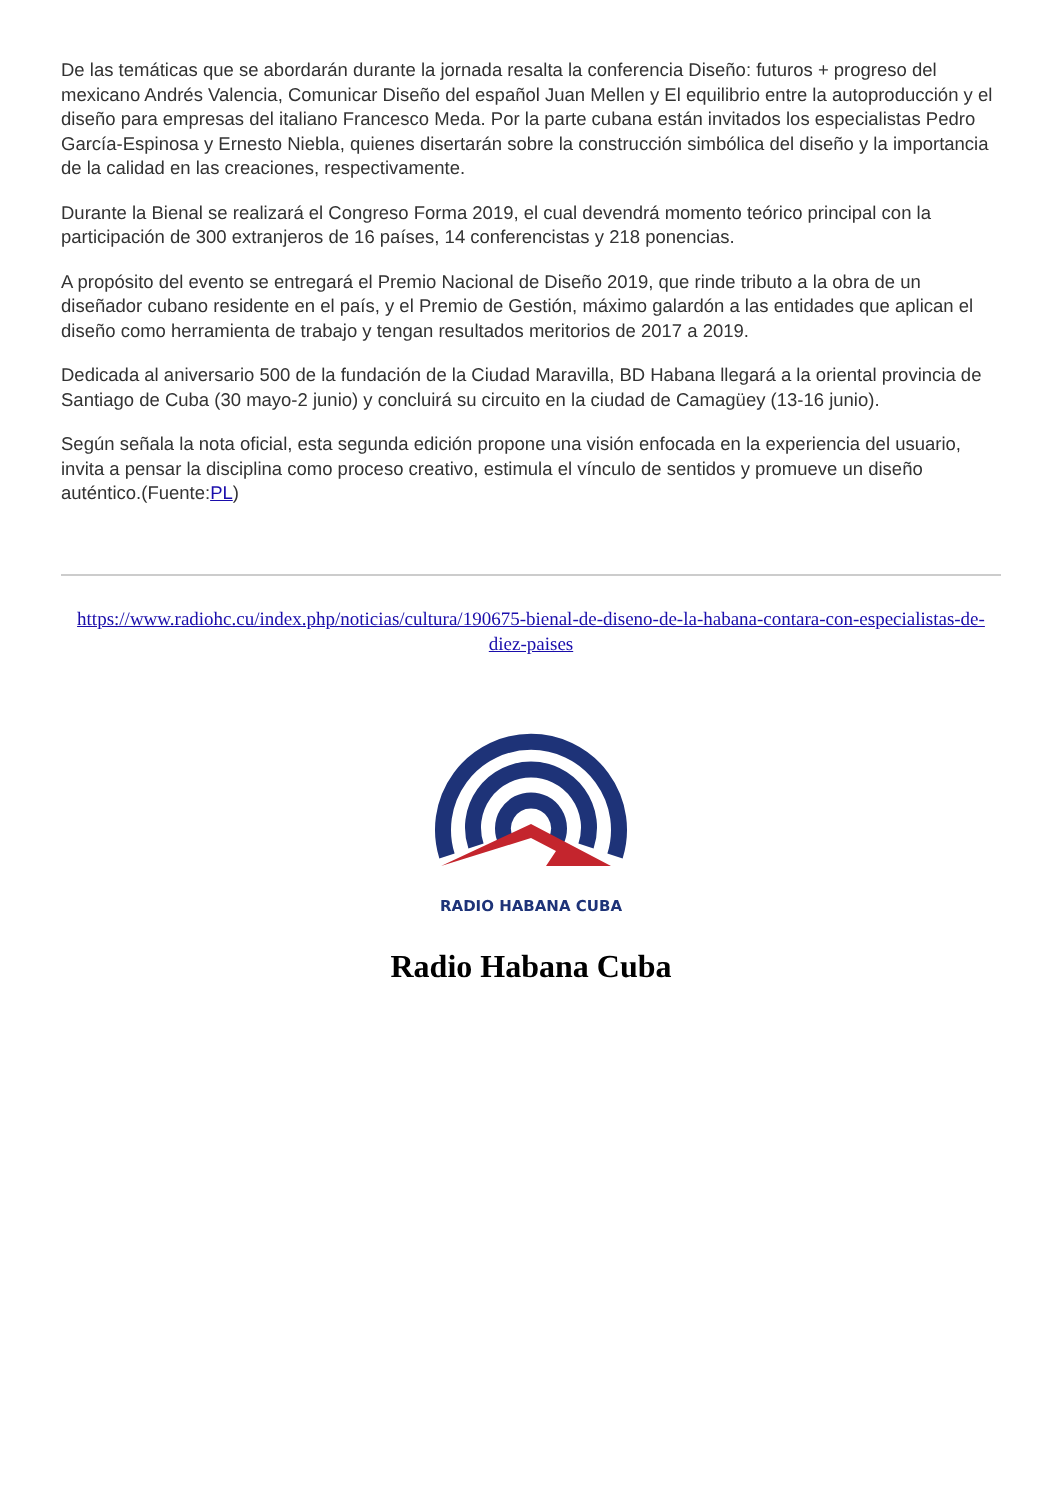De las temáticas que se abordarán durante la jornada resalta la conferencia Diseño: futuros + progreso del mexicano Andrés Valencia, Comunicar Diseño del español Juan Mellen y El equilibrio entre la autoproducción y el diseño para empresas del italiano Francesco Meda. Por la parte cubana están invitados los especialistas Pedro García-Espinosa y Ernesto Niebla, quienes disertarán sobre la construcción simbólica del diseño y la importancia de la calidad en las creaciones, respectivamente.
Durante la Bienal se realizará el Congreso Forma 2019, el cual devendrá momento teórico principal con la participación de 300 extranjeros de 16 países, 14 conferencistas y 218 ponencias.
A propósito del evento se entregará el Premio Nacional de Diseño 2019, que rinde tributo a la obra de un diseñador cubano residente en el país, y el Premio de Gestión, máximo galardón a las entidades que aplican el diseño como herramienta de trabajo y tengan resultados meritorios de 2017 a 2019.
Dedicada al aniversario 500 de la fundación de la Ciudad Maravilla, BD Habana llegará a la oriental provincia de Santiago de Cuba (30 mayo-2 junio) y concluirá su circuito en la ciudad de Camagüey (13-16 junio).
Según señala la nota oficial, esta segunda edición propone una visión enfocada en la experiencia del usuario, invita a pensar la disciplina como proceso creativo, estimula el vínculo de sentidos y promueve un diseño auténtico.(Fuente:PL)
https://www.radiohc.cu/index.php/noticias/cultura/190675-bienal-de-diseno-de-la-habana-contara-con-especialistas-de-diez-paises
RADIO HABANA CUBA
Radio Habana Cuba